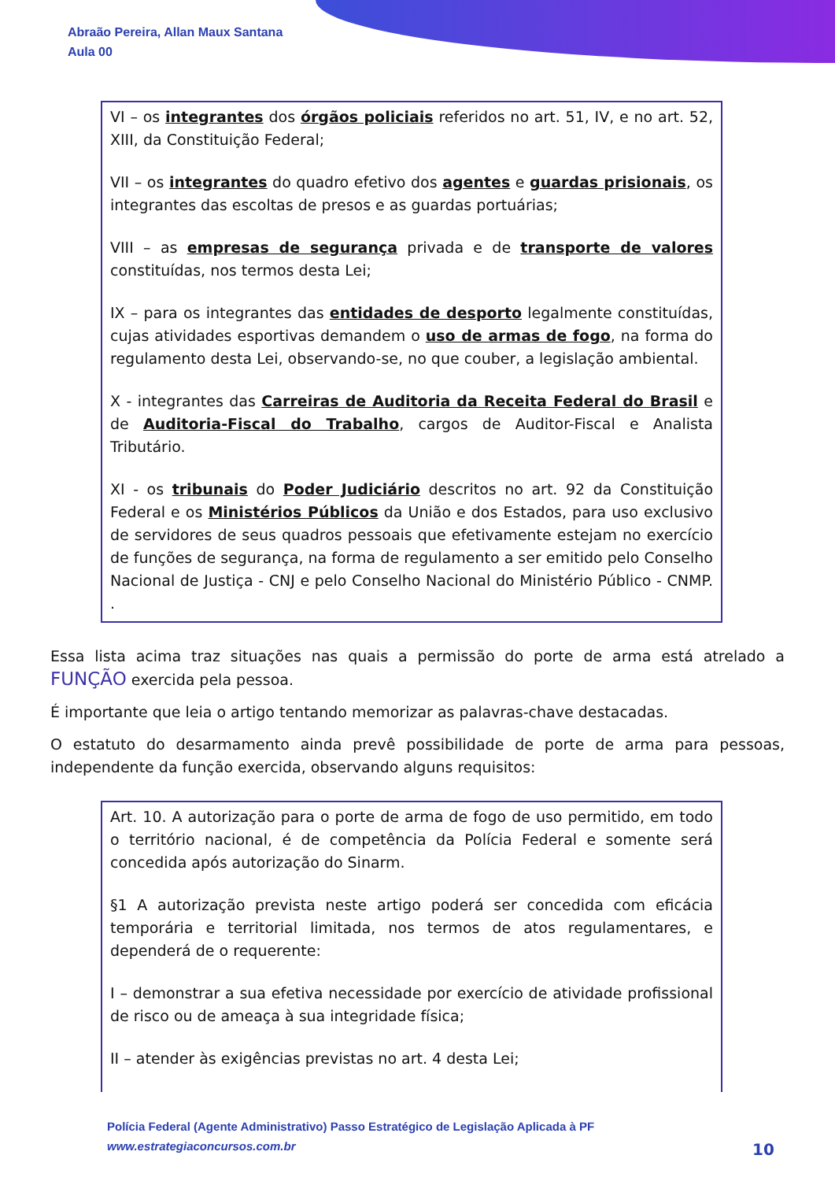Abraão Pereira, Allan Maux Santana
Aula 00
VI – os integrantes dos órgãos policiais referidos no art. 51, IV, e no art. 52, XIII, da Constituição Federal;
VII – os integrantes do quadro efetivo dos agentes e guardas prisionais, os integrantes das escoltas de presos e as guardas portuárias;
VIII – as empresas de segurança privada e de transporte de valores constituídas, nos termos desta Lei;
IX – para os integrantes das entidades de desporto legalmente constituídas, cujas atividades esportivas demandem o uso de armas de fogo, na forma do regulamento desta Lei, observando-se, no que couber, a legislação ambiental.
X - integrantes das Carreiras de Auditoria da Receita Federal do Brasil e de Auditoria-Fiscal do Trabalho, cargos de Auditor-Fiscal e Analista Tributário.
XI - os tribunais do Poder Judiciário descritos no art. 92 da Constituição Federal e os Ministérios Públicos da União e dos Estados, para uso exclusivo de servidores de seus quadros pessoais que efetivamente estejam no exercício de funções de segurança, na forma de regulamento a ser emitido pelo Conselho Nacional de Justiça - CNJ e pelo Conselho Nacional do Ministério Público - CNMP. .
Essa lista acima traz situações nas quais a permissão do porte de arma está atrelado a FUNÇÃO exercida pela pessoa.
É importante que leia o artigo tentando memorizar as palavras-chave destacadas.
O estatuto do desarmamento ainda prevê possibilidade de porte de arma para pessoas, independente da função exercida, observando alguns requisitos:
Art. 10. A autorização para o porte de arma de fogo de uso permitido, em todo o território nacional, é de competência da Polícia Federal e somente será concedida após autorização do Sinarm.
§1 A autorização prevista neste artigo poderá ser concedida com eficácia temporária e territorial limitada, nos termos de atos regulamentares, e dependerá de o requerente:
I – demonstrar a sua efetiva necessidade por exercício de atividade profissional de risco ou de ameaça à sua integridade física;
II – atender às exigências previstas no art. 4 desta Lei;
Polícia Federal (Agente Administrativo) Passo Estratégico de Legislação Aplicada à PF
www.estrategiaconcursos.com.br
10